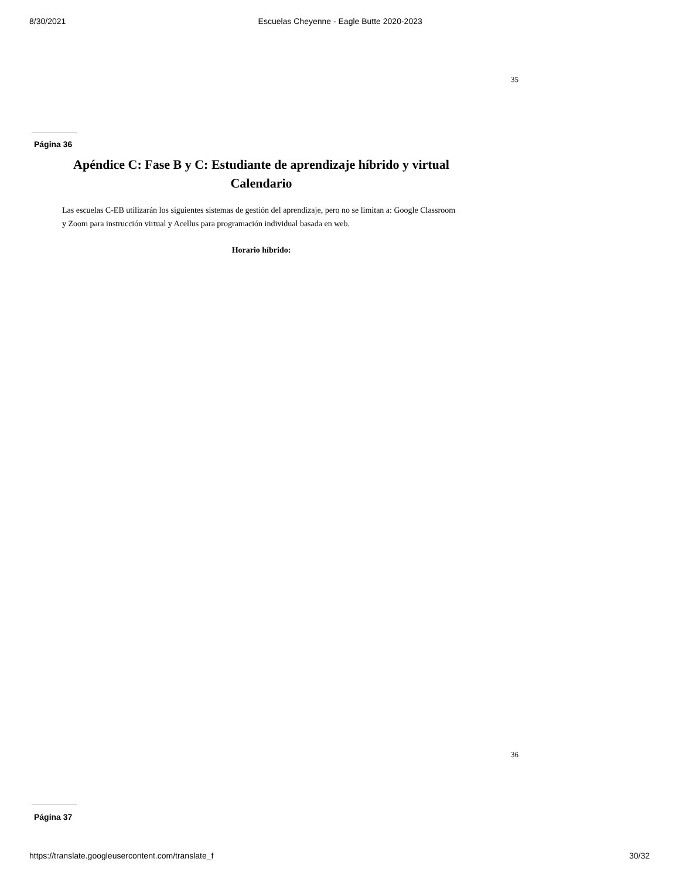8/30/2021 Escuelas Cheyenne - Eagle Butte 2020-2023
35
Página 36
Apéndice C: Fase B y C: Estudiante de aprendizaje híbrido y virtual Calendario
Las escuelas C-EB utilizarán los siguientes sistemas de gestión del aprendizaje, pero no se limitan a: Google Classroom y Zoom para instrucción virtual y Acellus para programación individual basada en web.
Horario híbrido:
36
Página 37
https://translate.googleusercontent.com/translate_f 30/32